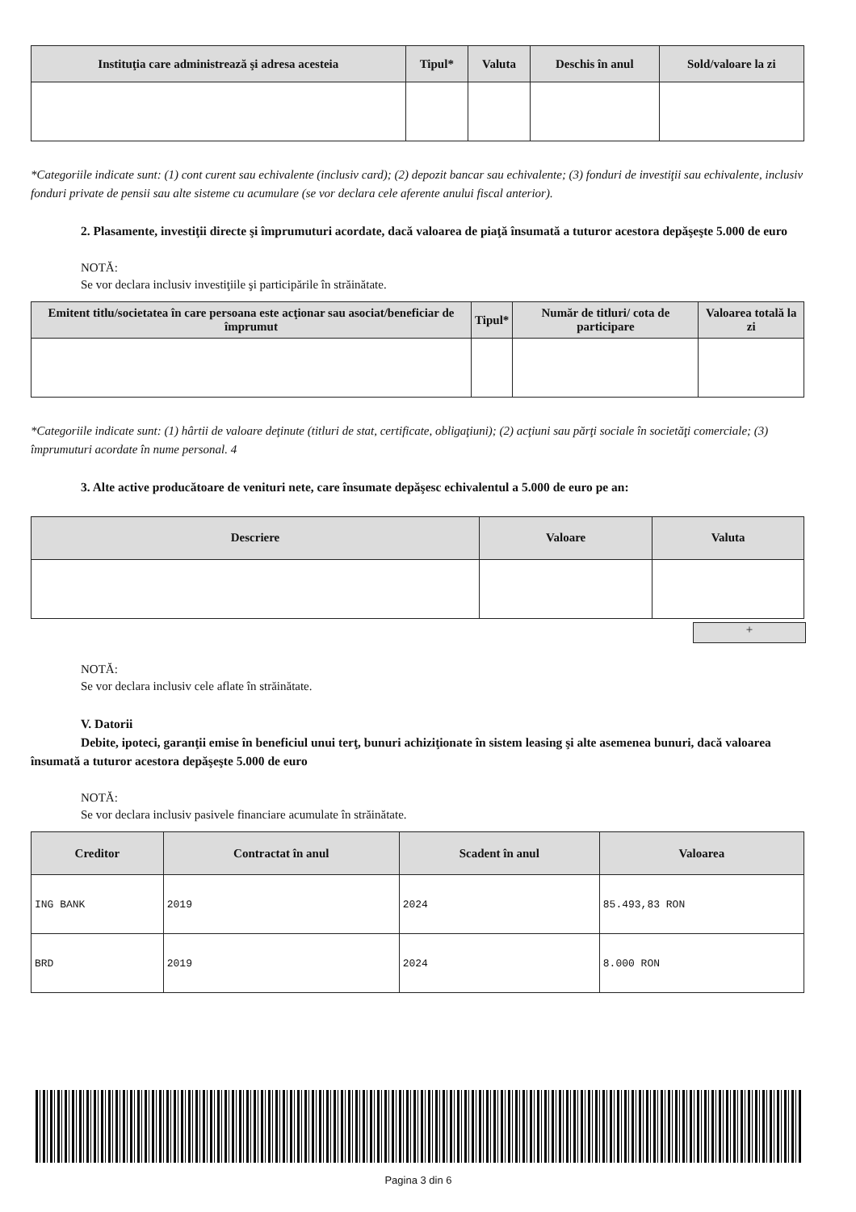| Instituţia care administrează şi adresa acesteia | Tipul* | Valuta | Deschis în anul | Sold/valoare la zi |
| --- | --- | --- | --- | --- |
*Categoriile indicate sunt: (1) cont curent sau echivalente (inclusiv card); (2) depozit bancar sau echivalente; (3) fonduri de investiţii sau echivalente, inclusiv fonduri private de pensii sau alte sisteme cu acumulare (se vor declara cele aferente anului fiscal anterior).
2. Plasamente, investiţii directe şi împrumuturi acordate, dacă valoarea de piaţă însumată a tuturor acestora depăşeşte 5.000 de euro
NOTĂ:
Se vor declara inclusiv investiţiile şi participările în străinătate.
| Emitent titlu/societatea în care persoana este acţionar sau asociat/beneficiar de împrumut | Tipul* | Număr de titluri/ cota de participare | Valoarea totală la zi |
| --- | --- | --- | --- |
*Categoriile indicate sunt: (1) hârtii de valoare deţinute (titluri de stat, certificate, obligaţiuni); (2) acţiuni sau părţi sociale în societăţi comerciale; (3) împrumuturi acordate în nume personal. 4
3. Alte active producătoare de venituri nete, care însumate depăşesc echivalentul a 5.000 de euro pe an:
| Descriere | Valoare | Valuta |
| --- | --- | --- |
+
NOTĂ:
Se vor declara inclusiv cele aflate în străinătate.
V. Datorii
Debite, ipoteci, garanţii emise în beneficiul unui terţ, bunuri achiziţionate în sistem leasing şi alte asemenea bunuri, dacă valoarea însumată a tuturor acestora depăşeşte 5.000 de euro
NOTĂ:
Se vor declara inclusiv pasivele financiare acumulate în străinătate.
| Creditor | Contractat în anul | Scadent în anul | Valoarea |
| --- | --- | --- | --- |
| ING BANK | 2019 | 2024 | 85.493,83 RON |
| BRD | 2019 | 2024 | 8.000 RON |
Pagina 3 din 6